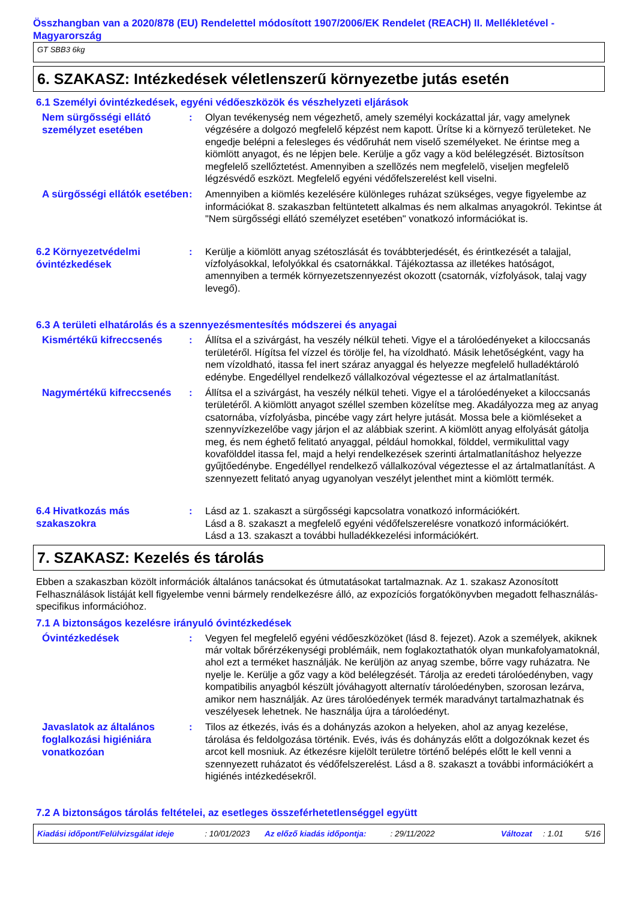Összhangban van a 2020/878 (EU) Rendelettel módosított 1907/2006/EK Rendelet (REACH) II. Mellékletével - Magyarország
GT SBB3 6kg
6. SZAKASZ: Intézkedések véletlenszerű környezetbe jutás esetén
6.1 Személyi óvintézkedések, egyéni védőeszközök és vészhelyzeti eljárások
Nem sürgősségi ellátó személyzet esetében
: Olyan tevékenység nem végezhető, amely személyi kockázattal jár, vagy amelynek végzésére a dolgozó megfelelő képzést nem kapott. Ürítse ki a környező területeket. Ne engedje belépni a felesleges és védőruhát nem viselő személyeket. Ne érintse meg a kiömlött anyagot, és ne lépjen bele. Kerülje a gőz vagy a köd belélegzését. Biztosítson megfelelő szellőztetést. Amennyiben a szellõzés nem megfelelõ, viseljen megfelelõ légzésvédő eszközt. Megfelelő egyéni védőfelszerelést kell viselni.
A sürgősségi ellátók esetében
: Amennyiben a kiömlés kezelésére különleges ruházat szükséges, vegye figyelembe az információkat 8. szakaszban feltüntetett alkalmas és nem alkalmas anyagokról. Tekintse át "Nem sürgősségi ellátó személyzet esetében" vonatkozó információkat is.
6.2 Környezetvédelmi óvintézkedések
: Kerülje a kiömlött anyag szétoszlását és továbbterjedését, és érintkezését a talajjal, vízfolyásokkal, lefolyókkal és csatornákkal. Tájékoztassa az illetékes hatóságot, amennyiben a termék környezetszennyezést okozott (csatornák, vízfolyások, talaj vagy levegő).
6.3 A területi elhatárolás és a szennyezésmentesítés módszerei és anyagai
Kismértékű kifreccsenés
: Állítsa el a szivárgást, ha veszély nélkül teheti. Vigye el a tárolóedényeket a kiloccsanás területéről. Hígítsa fel vízzel és törölje fel, ha vízoldható. Másik lehetőségként, vagy ha nem vízoldható, itassa fel inert száraz anyaggal és helyezze megfelelő hulladéktároló edénybe. Engedéllyel rendelkező vállalkozóval végeztesse el az ártalmatlanítást.
Nagymértékű kifreccsenés
: Állítsa el a szivárgást, ha veszély nélkül teheti. Vigye el a tárolóedényeket a kiloccsanás területéről. A kiömlött anyagot széllel szemben közelítse meg. Akadályozza meg az anyag csatornába, vízfolyásba, pincébe vagy zárt helyre jutását. Mossa bele a kiömléseket a szennyvízkezelőbe vagy járjon el az alábbiak szerint. A kiömlött anyag elfolyását gátolja meg, és nem éghető felitató anyaggal, például homokkal, földdel, vermikulittal vagy kovafölddel itassa fel, majd a helyi rendelkezések szerinti ártalmatlanításhoz helyezze gyűjtőedénybe. Engedéllyel rendelkező vállalkozóval végeztesse el az ártalmatlanítást. A szennyezett felitató anyag ugyanolyan veszélyt jelenthet mint a kiömlött termék.
6.4 Hivatkozás más szakaszokra
: Lásd az 1. szakaszt a sürgősségi kapcsolatra vonatkozó információkért.
Lásd a 8. szakaszt a megfelelő egyéni védőfelszerelésre vonatkozó információkért.
Lásd a 13. szakaszt a további hulladékkezelési információkért.
7. SZAKASZ: Kezelés és tárolás
Ebben a szakaszban közölt információk általános tanácsokat és útmutatásokat tartalmaznak. Az 1. szakasz Azonosított Felhasználások listáját kell figyelembe venni bármely rendelkezésre álló, az expozíciós forgatókönyvben megadott felhasználás-specifikus információhoz.
7.1 A biztonságos kezelésre irányuló óvintézkedések
Óvintézkedések
: Vegyen fel megfelelő egyéni védőeszközöket (lásd 8. fejezet). Azok a személyek, akiknek már voltak bőrérzékenységi problémáik, nem foglakoztathatók olyan munkafolyamatoknál, ahol ezt a terméket használják. Ne kerüljön az anyag szembe, bőrre vagy ruházatra. Ne nyelje le. Kerülje a gőz vagy a köd belélegzését. Tárolja az eredeti tárolóedényben, vagy kompatibilis anyagból készült jóváhagyott alternatív tárolóedényben, szorosan lezárva, amikor nem használják. Az üres tárolóedények termék maradványt tartalmazhatnak és veszélyesek lehetnek. Ne használja újra a tárolóedényt.
Javaslatok az általános foglalkozási higiéniára vonatkozóan
: Tilos az étkezés, ivás és a dohányzás azokon a helyeken, ahol az anyag kezelése, tárolása és feldolgozása történik. Evés, ivás és dohányzás előtt a dolgozóknak kezet és arcot kell mosniuk. Az étkezésre kijelölt területre történő belépés előtt le kell venni a szennyezett ruházatot és védőfelszerelést. Lásd a 8. szakaszt a további információkért a higiénés intézkedésekről.
7.2 A biztonságos tárolás feltételei, az esetleges összeférhetetlenséggel együtt
Kiadási időpont/Felülvizsgálat ideje: 10/01/2023 Az előző kiadás időpontja:: 29/11/2022 Változat: 1.01 5/16